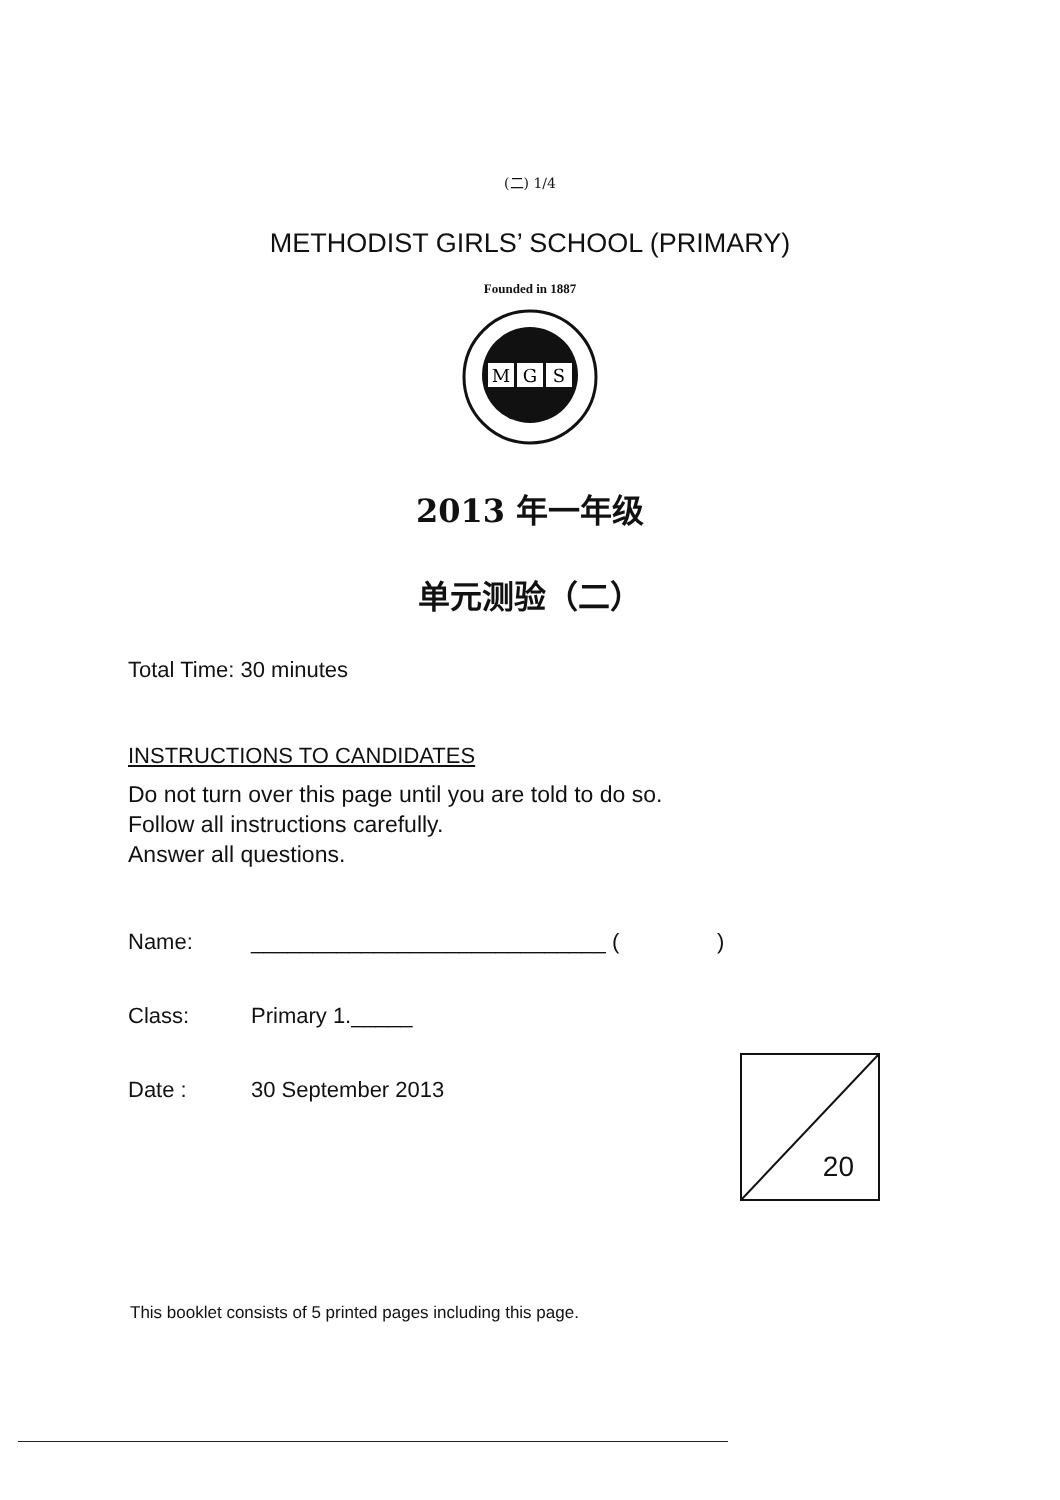(二) 1/4
METHODIST GIRLS’ SCHOOL (PRIMARY)
Founded in 1887
M
G
S
2013 年一年级
单元测验（二）
Total Time: 30 minutes
INSTRUCTIONS TO CANDIDATES
Do not turn over this page until you are told to do so.
Follow all instructions carefully.
Answer all questions.
Name: _____________________________ ( )
Class: Primary 1._____
Date : 30 September 2013
20
This booklet consists of 5 printed pages including this page.